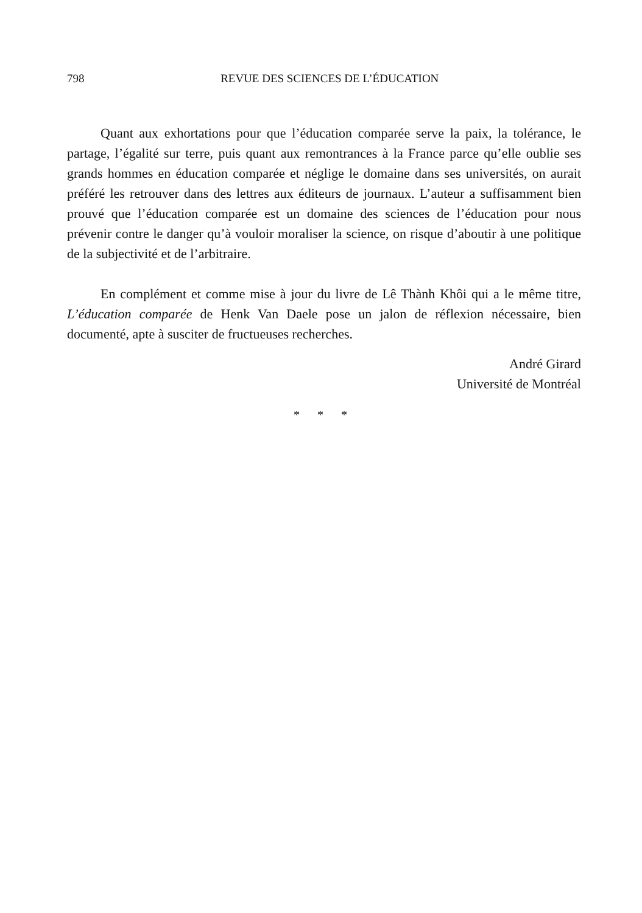798
REVUE DES SCIENCES DE L’ÉDUCATION
Quant aux exhortations pour que l’éducation comparée serve la paix, la tolérance, le partage, l’égalité sur terre, puis quant aux remontrances à la France parce qu’elle oublie ses grands hommes en éducation comparée et néglige le domaine dans ses universités, on aurait préféré les retrouver dans des lettres aux éditeurs de journaux. L’auteur a suffisamment bien prouvé que l’éducation comparée est un domaine des sciences de l’éducation pour nous prévenir contre le danger qu’à vouloir moraliser la science, on risque d’aboutir à une politique de la subjectivité et de l’arbitraire.
En complément et comme mise à jour du livre de Lê Thành Khôi qui a le même titre, L’éducation comparée de Henk Van Daele pose un jalon de réflexion nécessaire, bien documenté, apte à susciter de fructueuses recherches.
André Girard
Université de Montréal
* * *